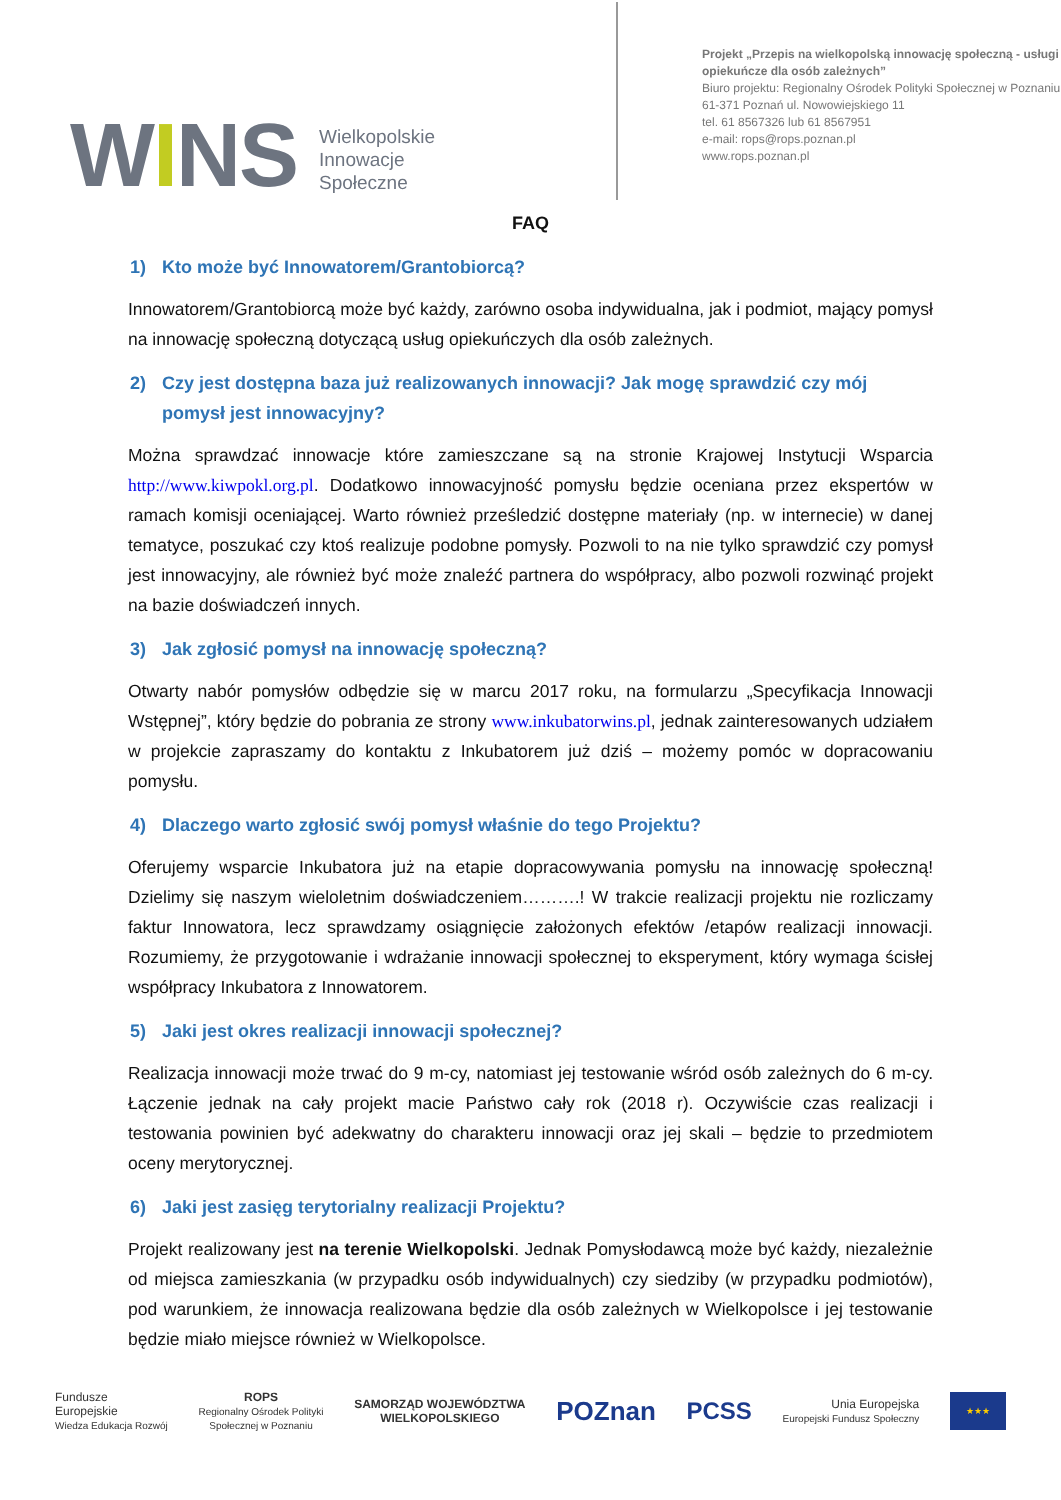WINS
Wielkopolskie
Innowacje
Społeczne
Projekt „Przepis na wielkopolską innowację społeczną - usługi
opiekuńcze dla osób zależnych”
Biuro projektu: Regionalny Ośrodek Polityki Społecznej w Poznaniu
61-371 Poznań ul. Nowowiejskiego 11
tel. 61 8567326 lub 61 8567951
e-mail: rops@rops.poznan.pl
www.rops.poznan.pl
FAQ
1) Kto może być Innowatorem/Grantobiorcą?
Innowatorem/Grantobiorcą może być każdy, zarówno osoba indywidualna, jak i podmiot, mający pomysł na innowację społeczną dotyczącą usług opiekuńczych dla osób zależnych.
2) Czy jest dostępna baza już realizowanych innowacji? Jak mogę sprawdzić czy mój pomysł jest innowacyjny?
Można sprawdzać innowacje które zamieszczane są na stronie Krajowej Instytucji Wsparcia http://www.kiwpokl.org.pl. Dodatkowo innowacyjność pomysłu będzie oceniana przez ekspertów w ramach komisji oceniającej. Warto również prześledzić dostępne materiały (np. w internecie) w danej tematyce, poszukać czy ktoś realizuje podobne pomysły. Pozwoli to na nie tylko sprawdzić czy pomysł jest innowacyjny, ale również być może znaleźć partnera do współpracy, albo pozwoli rozwinąć projekt na bazie doświadczeń innych.
3) Jak zgłosić pomysł na innowację społeczną?
Otwarty nabór pomysłów odbędzie się w marcu 2017 roku, na formularzu „Specyfikacja Innowacji Wstępnej”, który będzie do pobrania ze strony www.inkubatorwins.pl, jednak zainteresowanych udziałem w projekcie zapraszamy do kontaktu z Inkubatorem już dziś – możemy pomóc w dopracowaniu pomysłu.
4) Dlaczego warto zgłosić swój pomysł właśnie do tego Projektu?
Oferujemy wsparcie Inkubatora już na etapie dopracowywania pomysłu na innowację społeczną! Dzielimy się naszym wieloletnim doświadczeniem……….! W trakcie realizacji projektu nie rozliczamy faktur Innowatora, lecz sprawdzamy osiągnięcie założonych efektów /etapów realizacji innowacji. Rozumiemy, że przygotowanie i wdrażanie innowacji społecznej to eksperyment, który wymaga ścisłej współpracy Inkubatora z Innowatorem.
5) Jaki jest okres realizacji innowacji społecznej?
Realizacja innowacji może trwać do 9 m-cy, natomiast jej testowanie wśród osób zależnych do 6 m-cy. Łączenie jednak na cały projekt macie Państwo cały rok (2018 r). Oczywiście czas realizacji i testowania powinien być adekwatny do charakteru innowacji oraz jej skali – będzie to przedmiotem oceny merytorycznej.
6) Jaki jest zasięg terytorialny realizacji Projektu?
Projekt realizowany jest na terenie Wielkopolski. Jednak Pomysłodawcą może być każdy, niezależnie od miejsca zamieszkania (w przypadku osób indywidualnych) czy siedziby (w przypadku podmiotów), pod warunkiem, że innowacja realizowana będzie dla osób zależnych w Wielkopolsce i jej testowanie będzie miało miejsce również w Wielkopolsce.
Fundusze
Europejskie
Wiedza Edukacja Rozwój
ROPS
Regionalny Ośrodek Polityki
Społecznej w Poznaniu
SAMORZĄD WOJEWÓDZTWA
WIELKOPOLSKIEGO
POZnan PCSS
Unia Europejska
Europejski Fundusz Społeczny
★★★